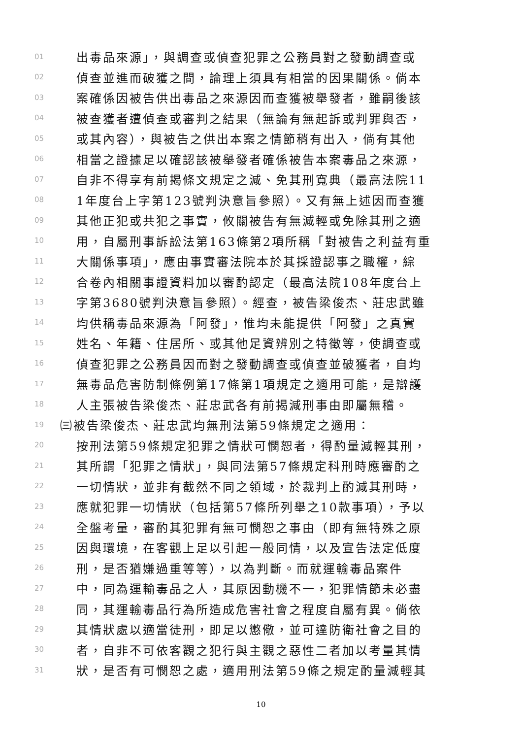01 出毒品來源」，與調查或偵查犯罪之公務員對之發動調查或
02 偵查並進而破獲之間，論理上須具有相當的因果關係。倘本
03 案確係因被告供出毒品之來源因而查獲被舉發者，雖嗣後該
04 被查獲者遭偵查或審判之結果（無論有無起訴或判罪與否，
05 或其內容），與被告之供出本案之情節稍有出入，倘有其他
06 相當之證據足以確認該被舉發者確係被告本案毒品之來源，
07 自非不得享有前揭條文規定之減、免其刑寬典（最高法院11
08 1年度台上字第123號判決意旨參照）。又有無上述因而查獲
09 其他正犯或共犯之事實，攸關被告有無減輕或免除其刑之適
10 用，自屬刑事訴訟法第163條第2項所稱「對被告之利益有重
11 大關係事項」，應由事實審法院本於其採證認事之職權，綜
12 合卷內相關事證資料加以審酌認定（最高法院108年度台上
13 字第3680號判決意旨參照）。經查，被告梁俊杰、莊忠武雖
14 均供稱毒品來源為「阿發」，惟均未能提供「阿發」之真實
15 姓名、年籍、住居所、或其他足資辨別之特徵等，使調查或
16 偵查犯罪之公務員因而對之發動調查或偵查並破獲者，自均
17 無毒品危害防制條例第17條第1項規定之適用可能，是辯護
18 人主張被告梁俊杰、莊忠武各有前揭減刑事由即屬無稽。
19 ㈢被告梁俊杰、莊忠武均無刑法第59條規定之適用：
20 按刑法第59條規定犯罪之情狀可憫恕者，得酌量減輕其刑，
21 其所謂「犯罪之情狀」，與同法第57條規定科刑時應審酌之
22 一切情狀，並非有截然不同之領域，於裁判上酌減其刑時，
23 應就犯罪一切情狀（包括第57條所列舉之10款事項），予以
24 全盤考量，審酌其犯罪有無可憫恕之事由（即有無特殊之原
25 因與環境，在客觀上足以引起一般同情，以及宣告法定低度
26 刑，是否猶嫌過重等等），以為判斷。而就運輸毒品案件
27 中，同為運輸毒品之人，其原因動機不一，犯罪情節未必盡
28 同，其運輸毒品行為所造成危害社會之程度自屬有異。倘依
29 其情狀處以適當徒刑，即足以懲儆，並可達防衛社會之目的
30 者，自非不可依客觀之犯行與主觀之惡性二者加以考量其情
31 狀，是否有可憫恕之處，適用刑法第59條之規定酌量減輕其
10